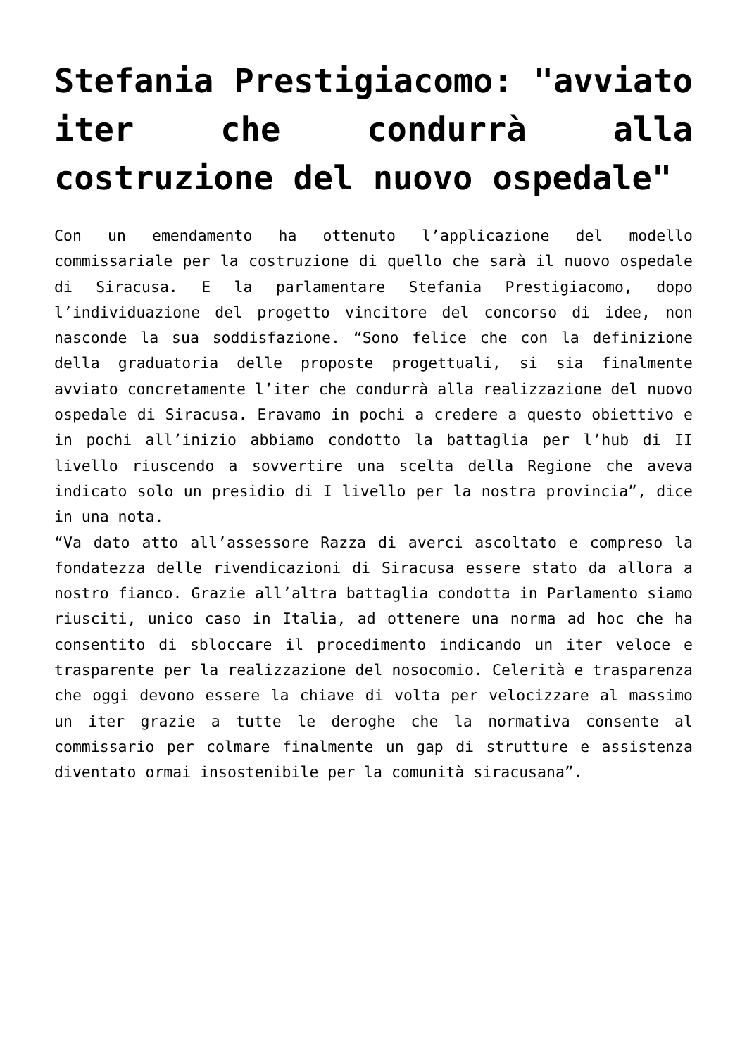Stefania Prestigiacomo: "avviato iter che condurrà alla costruzione del nuovo ospedale"
Con un emendamento ha ottenuto l’applicazione del modello commissariale per la costruzione di quello che sarà il nuovo ospedale di Siracusa. E la parlamentare Stefania Prestigiacomo, dopo l’individuazione del progetto vincitore del concorso di idee, non nasconde la sua soddisfazione. “Sono felice che con la definizione della graduatoria delle proposte progettuali, si sia finalmente avviato concretamente l’iter che condurrà alla realizzazione del nuovo ospedale di Siracusa. Eravamo in pochi a credere a questo obiettivo e in pochi all’inizio abbiamo condotto la battaglia per l’hub di II livello riuscendo a sovvertire una scelta della Regione che aveva indicato solo un presidio di I livello per la nostra provincia”, dice in una nota.
“Va dato atto all’assessore Razza di averci ascoltato e compreso la fondatezza delle rivendicazioni di Siracusa essere stato da allora a nostro fianco. Grazie all’altra battaglia condotta in Parlamento siamo riusciti, unico caso in Italia, ad ottenere una norma ad hoc che ha consentito di sbloccare il procedimento indicando un iter veloce e trasparente per la realizzazione del nosocomio. Celerità e trasparenza che oggi devono essere la chiave di volta per velocizzare al massimo un iter grazie a tutte le deroghe che la normativa consente al commissario per colmare finalmente un gap di strutture e assistenza diventato ormai insostenibile per la comunità siracusana”.